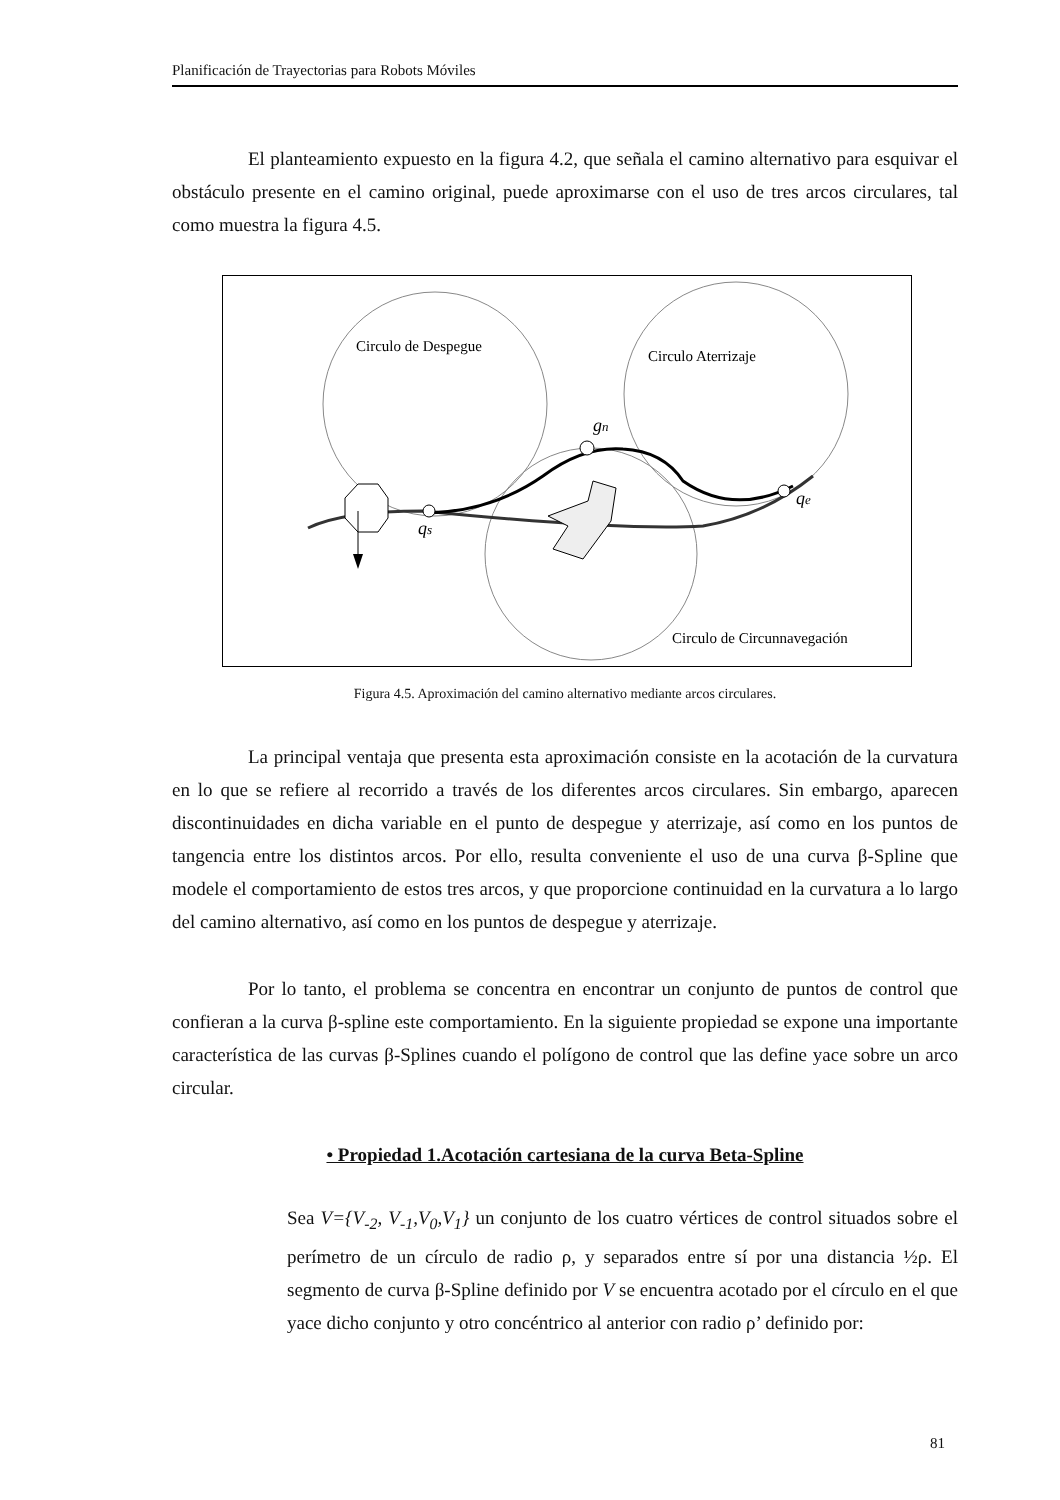Planificación de Trayectorias para Robots Móviles
El planteamiento expuesto en la figura 4.2, que señala el camino alternativo para esquivar el obstáculo presente en el camino original, puede aproximarse con el uso de tres arcos circulares, tal como muestra la figura 4.5.
Circulo de Despegue
Circulo Aterrizaje
Circulo de Circunnavegación
qs
gn
qe
Figura 4.5. Aproximación del camino alternativo mediante arcos circulares.
La principal ventaja que presenta esta aproximación consiste en la acotación de la curvatura en lo que se refiere al recorrido a través de los diferentes arcos circulares. Sin embargo, aparecen discontinuidades en dicha variable en el punto de despegue y aterrizaje, así como en los puntos de tangencia entre los distintos arcos. Por ello, resulta conveniente el uso de una curva β-Spline que modele el comportamiento de estos tres arcos, y que proporcione continuidad en la curvatura a lo largo del camino alternativo, así como en los puntos de despegue y aterrizaje.
Por lo tanto, el problema se concentra en encontrar un conjunto de puntos de control que confieran a la curva β-spline este comportamiento. En la siguiente propiedad se expone una importante característica de las curvas β-Splines cuando el polígono de control que las define yace sobre un arco circular.
• Propiedad 1.Acotación cartesiana de la curva Beta-Spline
Sea V={V<sub>-2</sub>, V<sub>-1</sub>,V<sub>0</sub>,V<sub>1</sub>} un conjunto de los cuatro vértices de control situados sobre el perímetro de un círculo de radio ρ, y separados entre sí por una distancia ½ρ. El segmento de curva β-Spline definido por V se encuentra acotado por el círculo en el que yace dicho conjunto y otro concéntrico al anterior con radio ρ’ definido por:
81